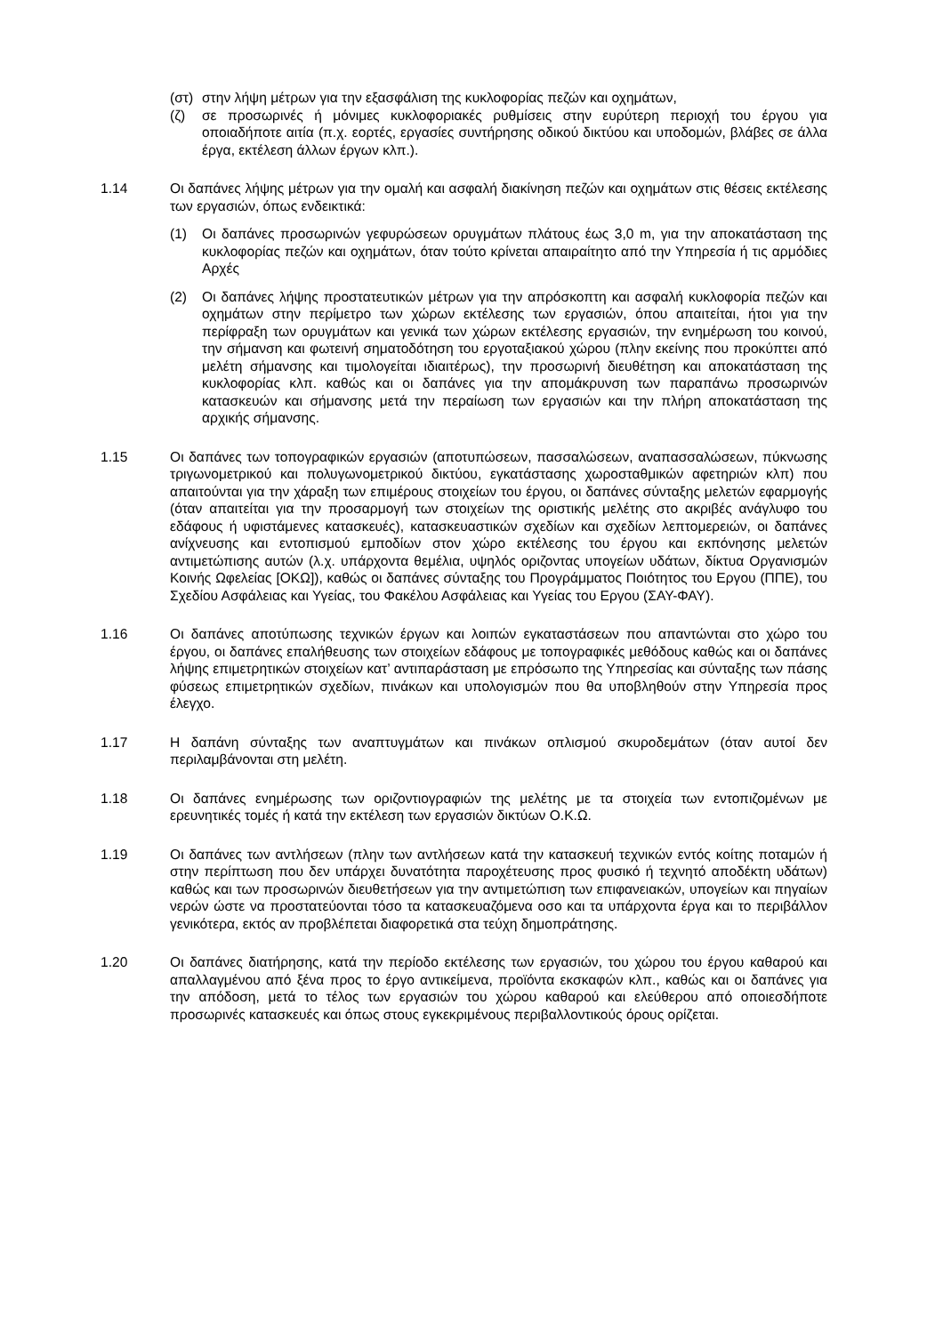(στ)
στην λήψη μέτρων για την εξασφάλιση της κυκλοφορίας πεζών και οχημάτων,
(ζ) σε προσωρινές ή μόνιμες κυκλοφοριακές ρυθμίσεις στην ευρύτερη περιοχή του έργου για οποιαδήποτε αιτία (π.χ. εορτές, εργασίες συντήρησης οδικού δικτύου και υποδομών, βλάβες σε άλλα έργα, εκτέλεση άλλων έργων κλπ.).
1.14 Οι δαπάνες λήψης μέτρων για την ομαλή και ασφαλή διακίνηση πεζών και οχημάτων στις θέσεις εκτέλεσης των εργασιών, όπως ενδεικτικά:
(1) Οι δαπάνες προσωρινών γεφυρώσεων ορυγμάτων πλάτους έως 3,0 m, για την αποκατάσταση της κυκλοφορίας πεζών και οχημάτων, όταν τούτο κρίνεται απαιραίτητο από την Υπηρεσία ή τις αρμόδιες Αρχές
(2) Οι δαπάνες λήψης προστατευτικών μέτρων για την απρόσκοπτη και ασφαλή κυκλοφορία πεζών και οχημάτων στην περίμετρο των χώρων εκτέλεσης των εργασιών, όπου απαιτείται, ήτοι για την περίφραξη των ορυγμάτων και γενικά των χώρων εκτέλεσης εργασιών, την ενημέρωση του κοινού, την σήμανση και φωτεινή σηματοδότηση του εργοταξιακού χώρου (πλην εκείνης που προκύπτει από μελέτη σήμανσης και τιμολογείται ιδιαιτέρως), την προσωρινή διευθέτηση και αποκατάσταση της κυκλοφορίας κλπ. καθώς και οι δαπάνες για την απομάκρυνση των παραπάνω προσωρινών κατασκευών και σήμανσης μετά την περαίωση των εργασιών και την πλήρη αποκατάσταση της αρχικής σήμανσης.
1.15 Οι δαπάνες των τοπογραφικών εργασιών (αποτυπώσεων, πασσαλώσεων, αναπασσαλώσεων, πύκνωσης τριγωνομετρικού και πολυγωνομετρικού δικτύου, εγκατάστασης χωροσταθμικών αφετηριών κλπ) που απαιτούνται για την χάραξη των επιμέρους στοιχείων του έργου, οι δαπάνες σύνταξης μελετών εφαρμογής (όταν απαιτείται για την προσαρμογή των στοιχείων της οριστικής μελέτης στο ακριβές ανάγλυφο του εδάφους ή υφιστάμενες κατασκευές), κατασκευαστικών σχεδίων και σχεδίων λεπτομερειών, οι δαπάνες ανίχνευσης και εντοπισμού εμποδίων στον χώρο εκτέλεσης του έργου και εκπόνησης μελετών αντιμετώπισης αυτών (λ.χ. υπάρχοντα θεμέλια, υψηλός οριζοντας υπογείων υδάτων, δίκτυα Οργανισμών Κοινής Ωφελείας [ΟΚΩ]), καθώς οι δαπάνες σύνταξης του Προγράμματος Ποιότητος του Εργου (ΠΠΕ), του Σχεδίου Ασφάλειας και Υγείας, του Φακέλου Ασφάλειας και Υγείας του Εργου (ΣΑΥ-ΦΑΥ).
1.16 Οι δαπάνες αποτύπωσης τεχνικών έργων και λοιπών εγκαταστάσεων που απαντώνται στο χώρο του έργου, οι δαπάνες επαλήθευσης των στοιχείων εδάφους με τοπογραφικές μεθόδους καθώς και οι δαπάνες λήψης επιμετρητικών στοιχείων κατ’ αντιπαράσταση με επρόσωπο της Υπηρεσίας και σύνταξης των πάσης φύσεως επιμετρητικών σχεδίων, πινάκων και υπολογισμών που θα υποβληθούν στην Υπηρεσία προς έλεγχο.
1.17 Η δαπάνη σύνταξης των αναπτυγμάτων και πινάκων οπλισμού σκυροδεμάτων (όταν αυτοί δεν περιλαμβάνονται στη μελέτη.
1.18 Οι δαπάνες ενημέρωσης των οριζοντιογραφιών της μελέτης με τα στοιχεία των εντοπιζομένων με ερευνητικές τομές ή κατά την εκτέλεση των εργασιών δικτύων Ο.Κ.Ω.
1.19 Οι δαπάνες των αντλήσεων (πλην των αντλήσεων κατά την κατασκευή τεχνικών εντός κοίτης ποταμών ή στην περίπτωση που δεν υπάρχει δυνατότητα παροχέτευσης προς φυσικό ή τεχνητό αποδέκτη υδάτων) καθώς και των προσωρινών διευθετήσεων για την αντιμετώπιση των επιφανειακών, υπογείων και πηγαίων νερών ώστε να προστατεύονται τόσο τα κατασκευαζόμενα οσο και τα υπάρχοντα έργα και το περιβάλλον γενικότερα, εκτός αν προβλέπεται διαφορετικά στα τεύχη δημοπράτησης.
1.20 Οι δαπάνες διατήρησης, κατά την περίοδο εκτέλεσης των εργασιών, του χώρου του έργου καθαρού και απαλλαγμένου από ξένα προς το έργο αντικείμενα, προϊόντα εκσκαφών κλπ., καθώς και οι δαπάνες για την απόδοση, μετά το τέλος των εργασιών του χώρου καθαρού και ελεύθερου από οποιεσδήποτε προσωρινές κατασκευές και όπως στους εγκεκριμένους περιβαλλοντικούς όρους ορίζεται.